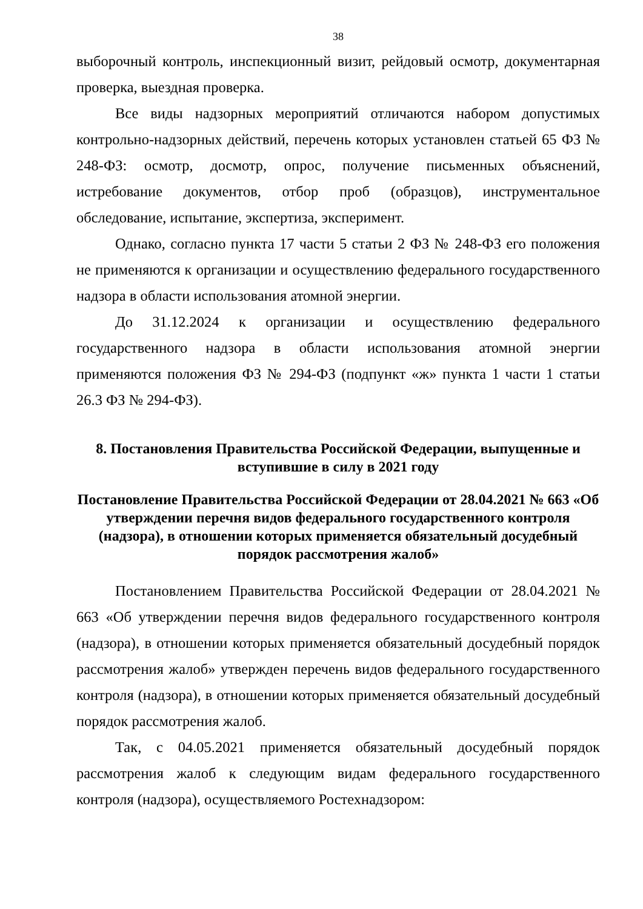38
выборочный контроль, инспекционный визит, рейдовый осмотр, документарная проверка, выездная проверка.
Все виды надзорных мероприятий отличаются набором допустимых контрольно-надзорных действий, перечень которых установлен статьей 65 ФЗ № 248-ФЗ: осмотр, досмотр, опрос, получение письменных объяснений, истребование документов, отбор проб (образцов), инструментальное обследование, испытание, экспертиза, эксперимент.
Однако, согласно пункта 17 части 5 статьи 2 ФЗ № 248-ФЗ его положения не применяются к организации и осуществлению федерального государственного надзора в области использования атомной энергии.
До 31.12.2024 к организации и осуществлению федерального государственного надзора в области использования атомной энергии применяются положения ФЗ № 294-ФЗ (подпункт «ж» пункта 1 части 1 статьи 26.3 ФЗ № 294-ФЗ).
8. Постановления Правительства Российской Федерации, выпущенные и вступившие в силу в 2021 году
Постановление Правительства Российской Федерации от 28.04.2021 № 663 «Об утверждении перечня видов федерального государственного контроля (надзора), в отношении которых применяется обязательный досудебный порядок рассмотрения жалоб»
Постановлением Правительства Российской Федерации от 28.04.2021 № 663 «Об утверждении перечня видов федерального государственного контроля (надзора), в отношении которых применяется обязательный досудебный порядок рассмотрения жалоб» утвержден перечень видов федерального государственного контроля (надзора), в отношении которых применяется обязательный досудебный порядок рассмотрения жалоб.
Так, с 04.05.2021 применяется обязательный досудебный порядок рассмотрения жалоб к следующим видам федерального государственного контроля (надзора), осуществляемого Ростехнадзором: